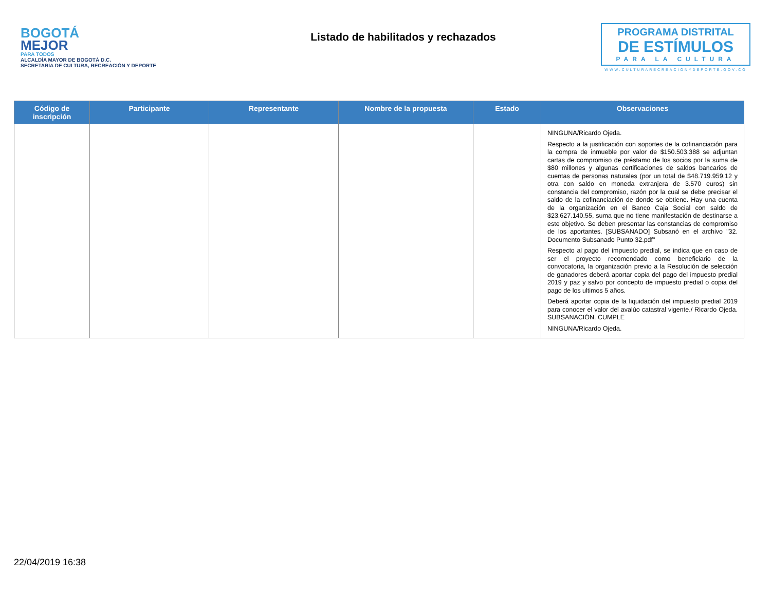BOGOTÁ
MEJOR
PARA TODOS
ALCALDÍA MAYOR DE BOGOTÁ D.C.
SECRETARÍA DE CULTURA, RECREACIÓN Y DEPORTE
Listado de habilitados y rechazados
PROGRAMA DISTRITAL
DE ESTÍMULOS
PARA LA CULTURA
WWW.CULTURARECREACIONYDEPORTE.GOV.CO
| Código de inscripción | Participante | Representante | Nombre de la propuesta | Estado | Observaciones |
| --- | --- | --- | --- | --- | --- |
| | | | | | NINGUNA/Ricardo Ojeda. Respecto a la justificación con soportes de la cofinanciación para la compra de inmueble por valor de $150.503.388 se adjuntan cartas de compromiso de préstamo de los socios por la suma de $80 millones y algunas certificaciones de saldos bancarios de cuentas de personas naturales (por un total de $48.719.959.12 y otra con saldo en moneda extranjera de 3.570 euros) sin constancia del compromiso, razón por la cual se debe precisar el saldo de la cofinanciación de donde se obtiene. Hay una cuenta de la organización en el Banco Caja Social con saldo de $23.627.140.55, suma que no tiene manifestación de destinarse a este objetivo. Se deben presentar las constancias de compromiso de los aportantes. [SUBSANADO] Subsanó en el archivo "32. Documento Subsanado Punto 32.pdf" Respecto al pago del impuesto predial, se indica que en caso de ser el proyecto recomendado como beneficiario de la convocatoria, la organización previo a la Resolución de selección de ganadores deberá aportar copia del pago del impuesto predial 2019 y paz y salvo por concepto de impuesto predial o copia del pago de los ultimos 5 años. Deberá aportar copia de la liquidación del impuesto predial 2019 para conocer el valor del avalúo catastral vigente./ Ricardo Ojeda. SUBSANACIÓN. CUMPLE NINGUNA/Ricardo Ojeda. |
22/04/2019 16:38